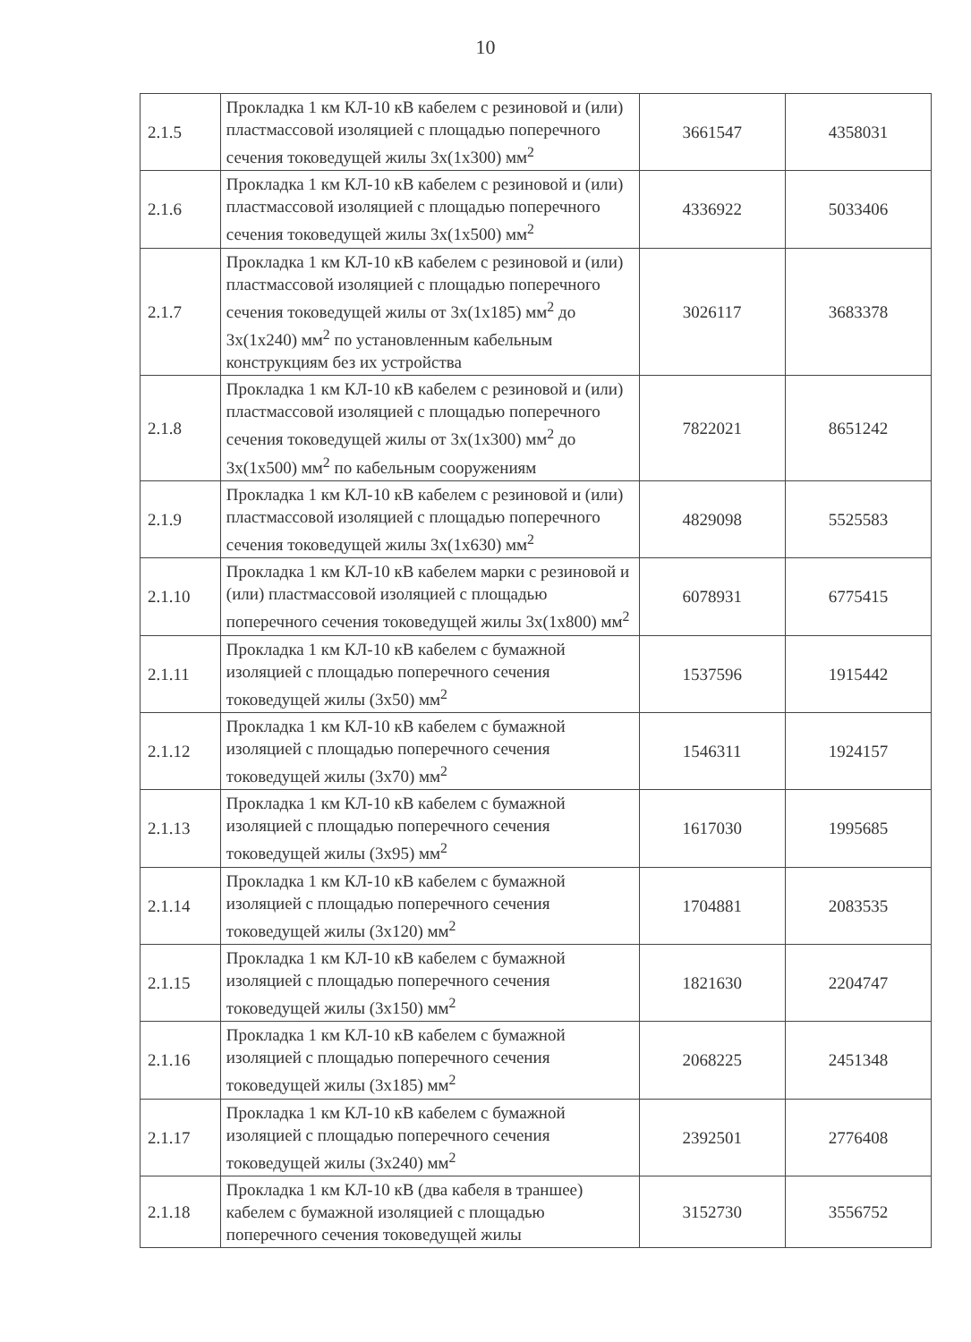10
| 2.1.5 | Прокладка 1 км КЛ-10 кВ кабелем с резиновой и (или) пластмассовой изоляцией с площадью поперечного сечения токоведущей жилы 3х(1х300) мм<sup>2</sup> | 3661547 | 4358031 |
| 2.1.6 | Прокладка 1 км КЛ-10 кВ кабелем с резиновой и (или) пластмассовой изоляцией с площадью поперечного сечения токоведущей жилы 3х(1х500) мм<sup>2</sup> | 4336922 | 5033406 |
| 2.1.7 | Прокладка 1 км КЛ-10 кВ кабелем с резиновой и (или) пластмассовой изоляцией с площадью поперечного сечения токоведущей жилы от 3х(1х185) мм<sup>2</sup> до 3х(1х240) мм<sup>2</sup> по установленным кабельным конструкциям без их устройства | 3026117 | 3683378 |
| 2.1.8 | Прокладка 1 км КЛ-10 кВ кабелем с резиновой и (или) пластмассовой изоляцией с площадью поперечного сечения токоведущей жилы от 3х(1х300) мм<sup>2</sup> до 3х(1х500) мм<sup>2</sup> по кабельным сооружениям | 7822021 | 8651242 |
| 2.1.9 | Прокладка 1 км КЛ-10 кВ кабелем с резиновой и (или) пластмассовой изоляцией с площадью поперечного сечения токоведущей жилы 3х(1х630) мм<sup>2</sup> | 4829098 | 5525583 |
| 2.1.10 | Прокладка 1 км КЛ-10 кВ кабелем марки с резиновой и (или) пластмассовой изоляцией с площадью поперечного сечения токоведущей жилы 3х(1х800) мм<sup>2</sup> | 6078931 | 6775415 |
| 2.1.11 | Прокладка 1 км КЛ-10 кВ кабелем с бумажной изоляцией с площадью поперечного сечения токоведущей жилы (3х50) мм<sup>2</sup> | 1537596 | 1915442 |
| 2.1.12 | Прокладка 1 км КЛ-10 кВ кабелем с бумажной изоляцией с площадью поперечного сечения токоведущей жилы (3х70) мм<sup>2</sup> | 1546311 | 1924157 |
| 2.1.13 | Прокладка 1 км КЛ-10 кВ кабелем с бумажной изоляцией с площадью поперечного сечения токоведущей жилы (3х95) мм<sup>2</sup> | 1617030 | 1995685 |
| 2.1.14 | Прокладка 1 км КЛ-10 кВ кабелем с бумажной изоляцией с площадью поперечного сечения токоведущей жилы (3х120) мм<sup>2</sup> | 1704881 | 2083535 |
| 2.1.15 | Прокладка 1 км КЛ-10 кВ кабелем с бумажной изоляцией с площадью поперечного сечения токоведущей жилы (3х150) мм<sup>2</sup> | 1821630 | 2204747 |
| 2.1.16 | Прокладка 1 км КЛ-10 кВ кабелем с бумажной изоляцией с площадью поперечного сечения токоведущей жилы (3х185) мм<sup>2</sup> | 2068225 | 2451348 |
| 2.1.17 | Прокладка 1 км КЛ-10 кВ кабелем с бумажной изоляцией с площадью поперечного сечения токоведущей жилы (3х240) мм<sup>2</sup> | 2392501 | 2776408 |
| 2.1.18 | Прокладка 1 км КЛ-10 кВ (два кабеля в траншее) кабелем с бумажной изоляцией с площадью поперечного сечения токоведущей жилы | 3152730 | 3556752 |